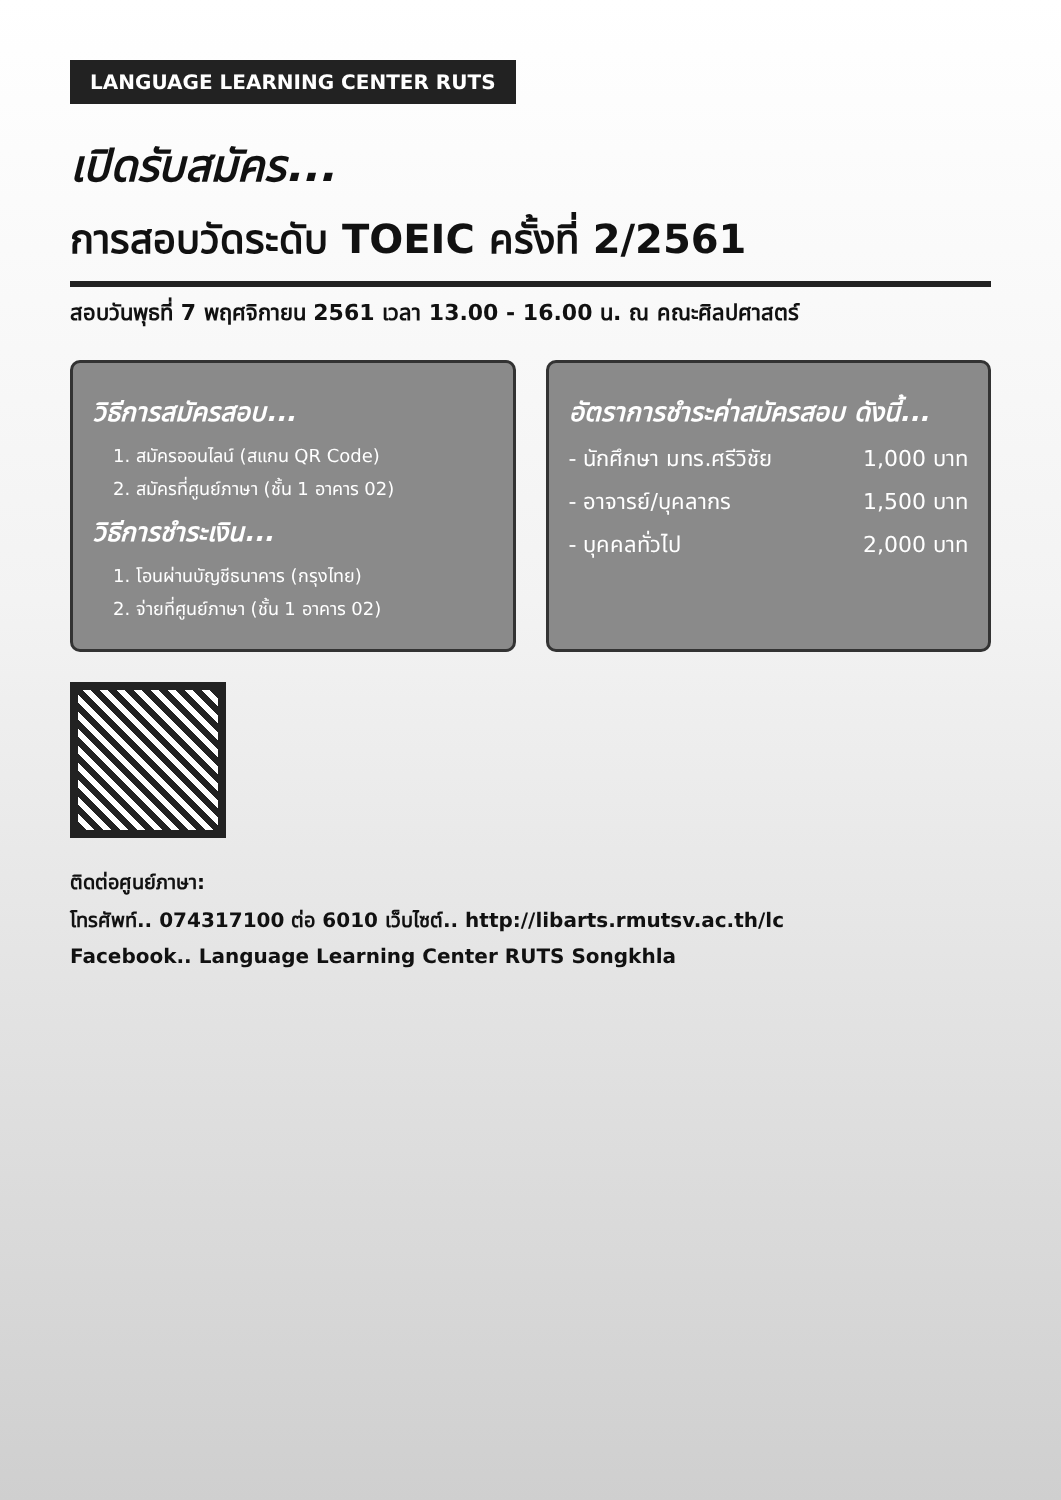LANGUAGE LEARNING CENTER RUTS
เปิดรับสมัคร...
การสอบวัดระดับ TOEIC ครั้งที่ 2/2561
สอบวันพุธที่ 7 พฤศจิกายน 2561 เวลา 13.00 - 16.00 น. ณ คณะศิลปศาสตร์
วิธีการสมัครสอบ...
1. สมัครออนไลน์ (สแกน QR Code)
2. สมัครที่ศูนย์ภาษา (ชั้น 1 อาคาร 02)
วิธีการชำระเงิน...
1. โอนผ่านบัญชีธนาคาร (กรุงไทย)
2. จ่ายที่ศูนย์ภาษา (ชั้น 1 อาคาร 02)
อัตราการชำระค่าสมัครสอบ ดังนี้...
- นักศึกษา มทร.ศรีวิชัย 1,000 บาท
- อาจารย์/บุคลากร 1,500 บาท
- บุคคลทั่วไป 2,000 บาท
ติดต่อศูนย์ภาษา:
โทรศัพท์.. 074317100 ต่อ 6010 เว็บไซต์.. http://libarts.rmutsv.ac.th/lc
Facebook.. Language Learning Center RUTS Songkhla